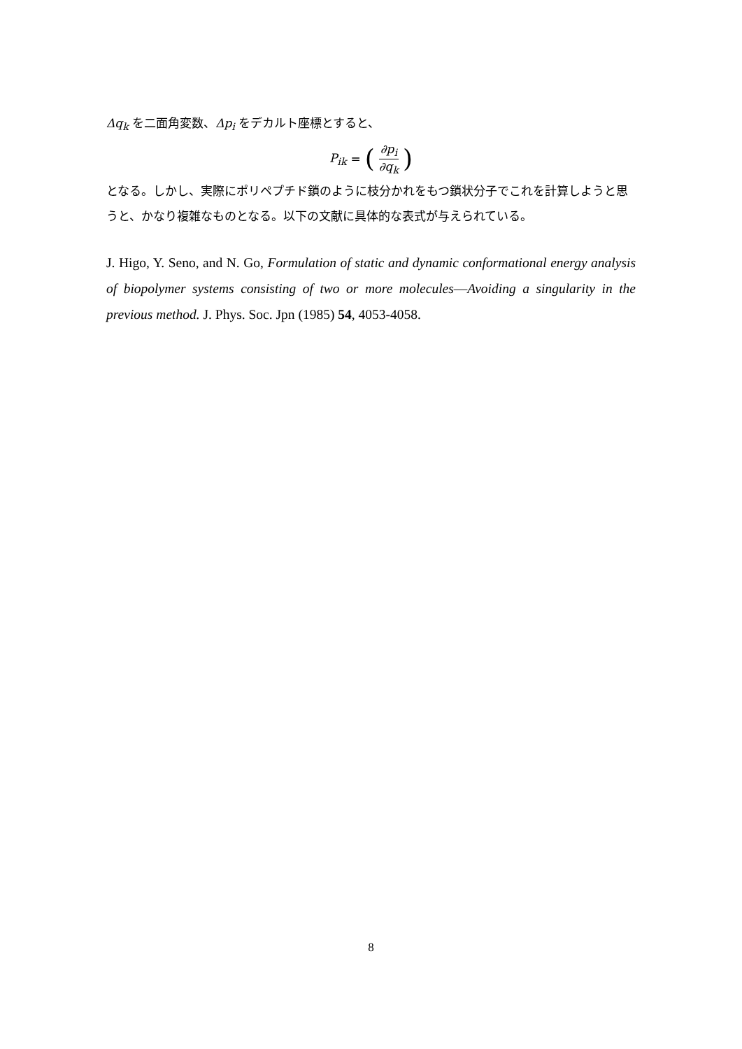Δq<sub>k</sub> を二面角変数、Δp<sub>i</sub> をデカルト座標とすると、
P<sub>ik</sub> = (∂p<sub>i</sub> ∂q<sub>k</sub>)
となる。しかし、実際にポリペプチド鎖のように枝分かれをもつ鎖状分子でこれを計算しようと思うと、かなり複雑なものとなる。以下の文献に具体的な表式が与えられている。
J. Higo, Y. Seno, and N. Go, Formulation of static and dynamic conformational energy analysis of biopolymer systems consisting of two or more molecules—Avoiding a singularity in the previous method. J. Phys. Soc. Jpn (1985) 54, 4053-4058.
8